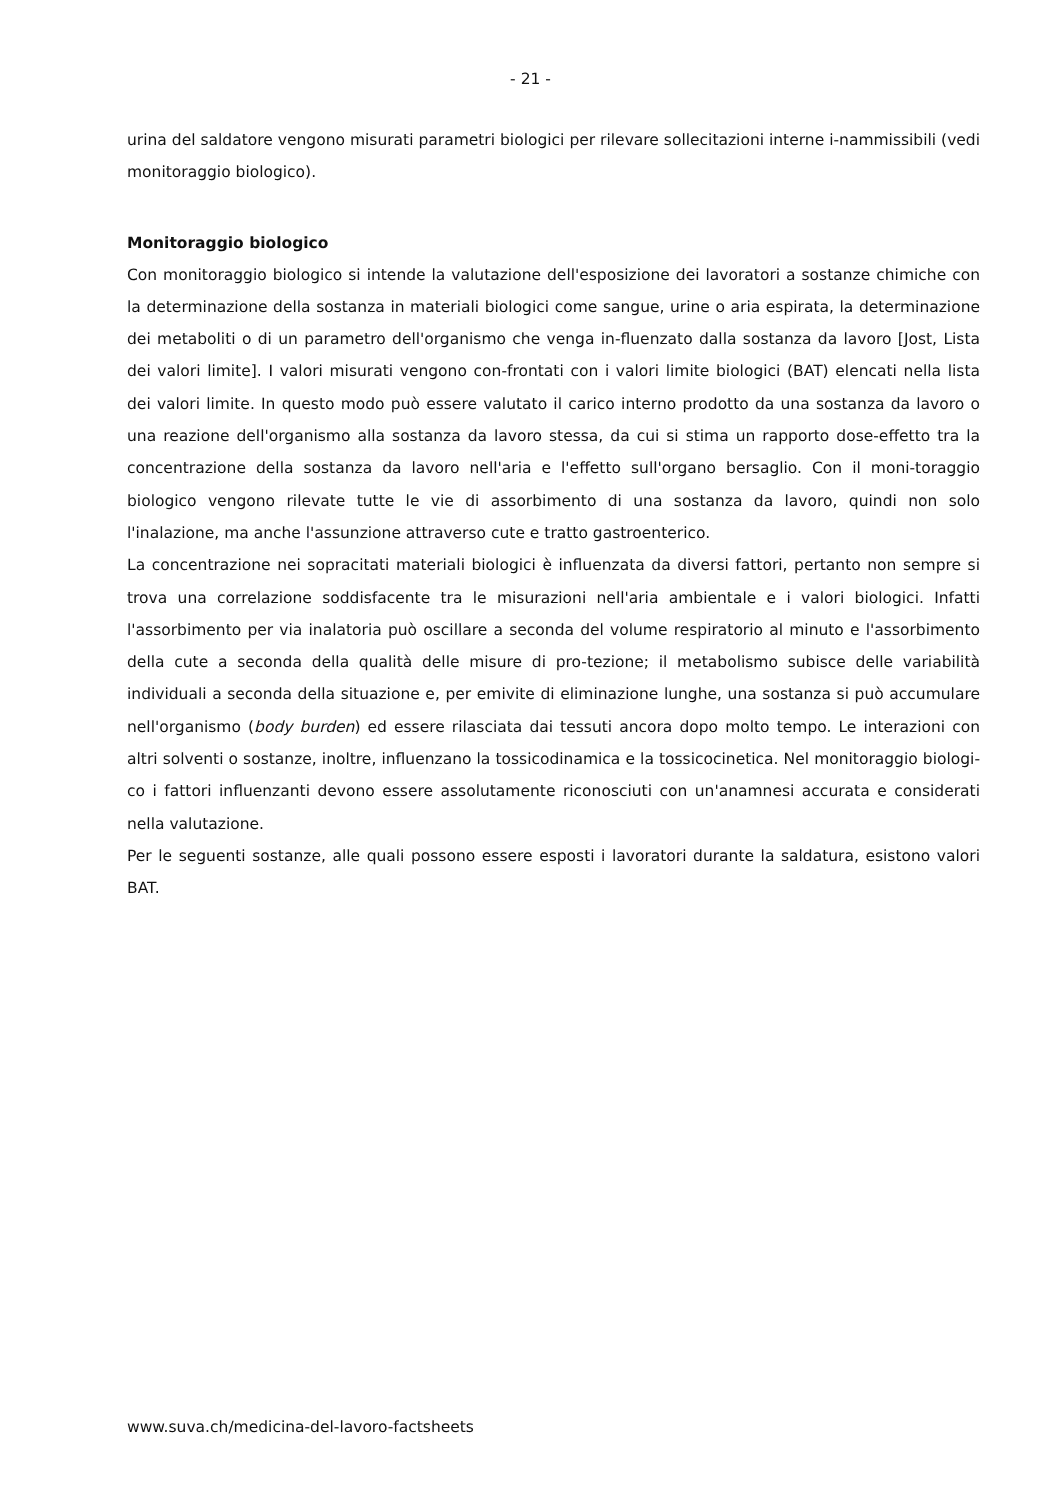- 21 -
urina del saldatore vengono misurati parametri biologici per rilevare sollecitazioni interne i-nammissibili (vedi monitoraggio biologico).
Monitoraggio biologico
Con monitoraggio biologico si intende la valutazione dell'esposizione dei lavoratori a sostanze chimiche con la determinazione della sostanza in materiali biologici come sangue, urine o aria espirata, la determinazione dei metaboliti o di un parametro dell'organismo che venga in-fluenzato dalla sostanza da lavoro [Jost, Lista dei valori limite]. I valori misurati vengono con-frontati con i valori limite biologici (BAT) elencati nella lista dei valori limite. In questo modo può essere valutato il carico interno prodotto da una sostanza da lavoro o una reazione dell'organismo alla sostanza da lavoro stessa, da cui si stima un rapporto dose-effetto tra la concentrazione della sostanza da lavoro nell'aria e l'effetto sull'organo bersaglio. Con il moni-toraggio biologico vengono rilevate tutte le vie di assorbimento di una sostanza da lavoro, quindi non solo l'inalazione, ma anche l'assunzione attraverso cute e tratto gastroenterico.
La concentrazione nei sopracitati materiali biologici è influenzata da diversi fattori, pertanto non sempre si trova una correlazione soddisfacente tra le misurazioni nell'aria ambientale e i valori biologici. Infatti l'assorbimento per via inalatoria può oscillare a seconda del volume respiratorio al minuto e l'assorbimento della cute a seconda della qualità delle misure di pro-tezione; il metabolismo subisce delle variabilità individuali a seconda della situazione e, per emivite di eliminazione lunghe, una sostanza si può accumulare nell'organismo (body burden) ed essere rilasciata dai tessuti ancora dopo molto tempo. Le interazioni con altri solventi o sostanze, inoltre, influenzano la tossicodinamica e la tossicocinetica. Nel monitoraggio biologi-co i fattori influenzanti devono essere assolutamente riconosciuti con un'anamnesi accurata e considerati nella valutazione.
Per le seguenti sostanze, alle quali possono essere esposti i lavoratori durante la saldatura, esistono valori BAT.
www.suva.ch/medicina-del-lavoro-factsheets